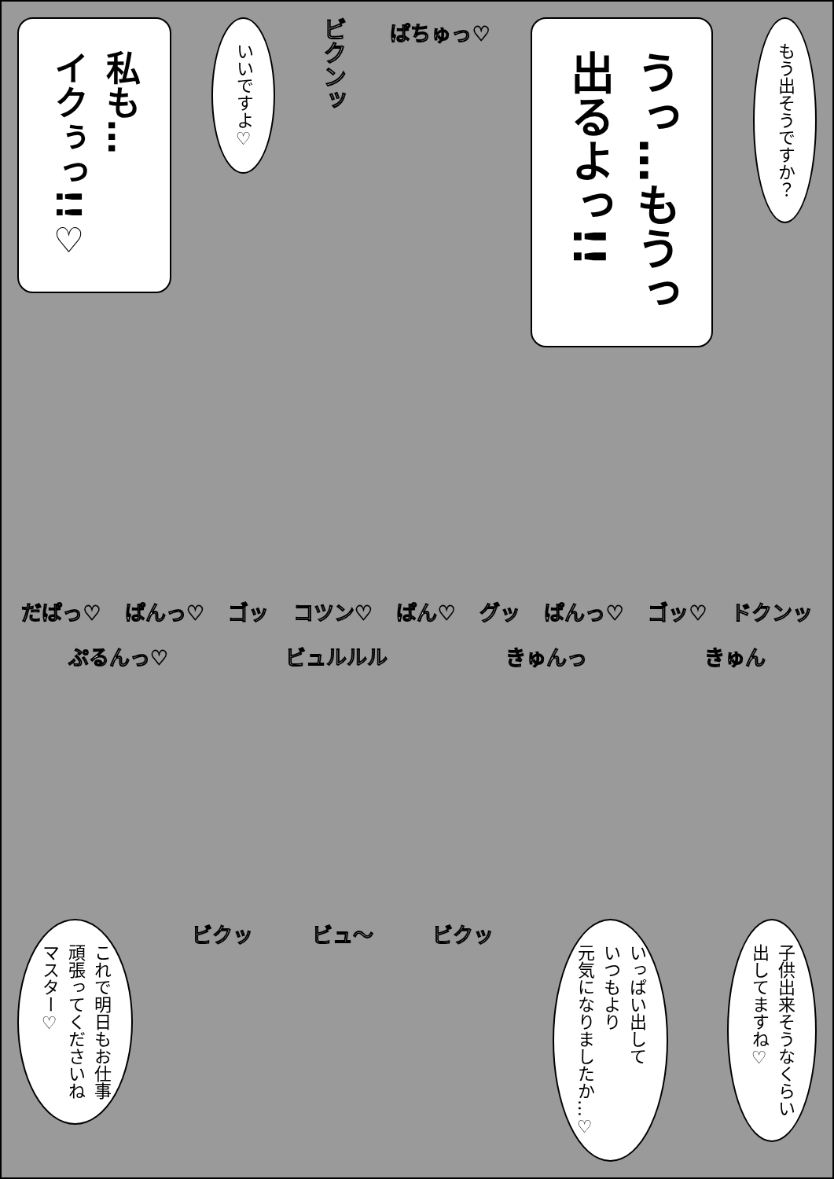もう出そうですか？
うっ…もうっ
出るよっ!!
ぱちゅっ♡
ビクンッ
いいですよ♡
私も…
イクぅっ!!♡
だぱっ♡ ぱんっ♡ ゴッ コツン♡ ぱん♡ グッ ぱんっ♡ ゴッ♡ ドクンッ ぷるんっ♡ ビュルルル きゅんっ きゅん
子供出来そうなくらい
出してますね♡
いっぱい出して
いつもより
元気になりましたか…♡
ビクッ ビュ～ ビクッ
これで明日もお仕事
頑張ってくださいね
マスター♡